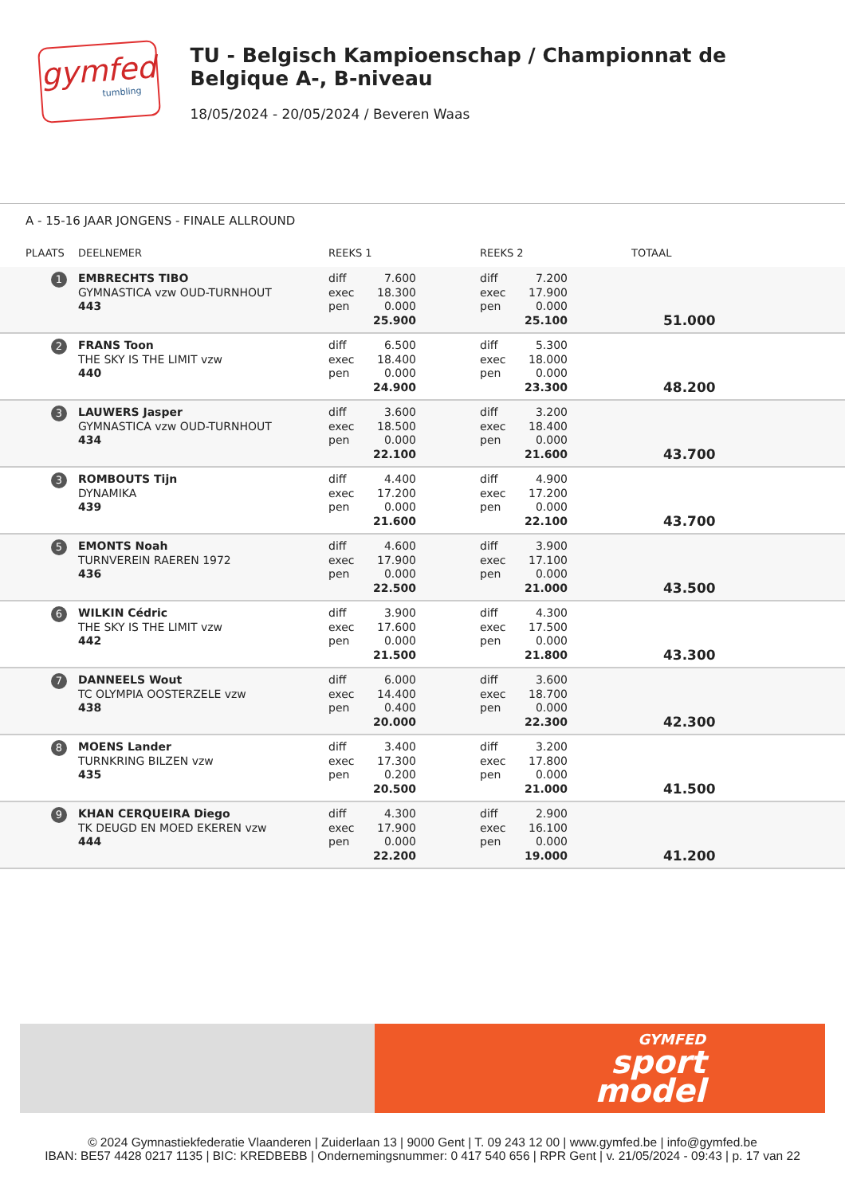gymfed
tumbling
TU - Belgisch Kampioenschap / Championnat de Belgique A-, B-niveau
18/05/2024 - 20/05/2024 / Beveren Waas
A - 15-16 JAAR JONGENS - FINALE ALLROUND
| PLAATS | DEELNEMER | REEKS 1 | | REEKS 2 | | TOTAAL |
| --- | --- | --- | --- | --- | --- | --- |
| 1 | EMBRECHTS TIBO GYMNASTICA vzw OUD-TURNHOUT 443 | diff exec pen | 7.600 18.300 0.000 25.900 | diff exec pen | 7.200 17.900 0.000 25.100 | 51.000 |
| 2 | FRANS Toon THE SKY IS THE LIMIT vzw 440 | diff exec pen | 6.500 18.400 0.000 24.900 | diff exec pen | 5.300 18.000 0.000 23.300 | 48.200 |
| 3 | LAUWERS Jasper GYMNASTICA vzw OUD-TURNHOUT 434 | diff exec pen | 3.600 18.500 0.000 22.100 | diff exec pen | 3.200 18.400 0.000 21.600 | 43.700 |
| 3 | ROMBOUTS Tijn DYNAMIKA 439 | diff exec pen | 4.400 17.200 0.000 21.600 | diff exec pen | 4.900 17.200 0.000 22.100 | 43.700 |
| 5 | EMONTS Noah TURNVEREIN RAEREN 1972 436 | diff exec pen | 4.600 17.900 0.000 22.500 | diff exec pen | 3.900 17.100 0.000 21.000 | 43.500 |
| 6 | WILKIN Cédric THE SKY IS THE LIMIT vzw 442 | diff exec pen | 3.900 17.600 0.000 21.500 | diff exec pen | 4.300 17.500 0.000 21.800 | 43.300 |
| 7 | DANNEELS Wout TC OLYMPIA OOSTERZELE vzw 438 | diff exec pen | 6.000 14.400 0.400 20.000 | diff exec pen | 3.600 18.700 0.000 22.300 | 42.300 |
| 8 | MOENS Lander TURNKRING BILZEN vzw 435 | diff exec pen | 3.400 17.300 0.200 20.500 | diff exec pen | 3.200 17.800 0.000 21.000 | 41.500 |
| 9 | KHAN CERQUEIRA Diego TK DEUGD EN MOED EKEREN vzw 444 | diff exec pen | 4.300 17.900 0.000 22.200 | diff exec pen | 2.900 16.100 0.000 19.000 | 41.200 |
GYMFED
sport
model
© 2024 Gymnastiekfederatie Vlaanderen | Zuiderlaan 13 | 9000 Gent | T. 09 243 12 00 | www.gymfed.be | info@gymfed.be
IBAN: BE57 4428 0217 1135 | BIC: KREDBEBB | Ondernemingsnummer: 0 417 540 656 | RPR Gent | v. 21/05/2024 - 09:43 | p. 17 van 22